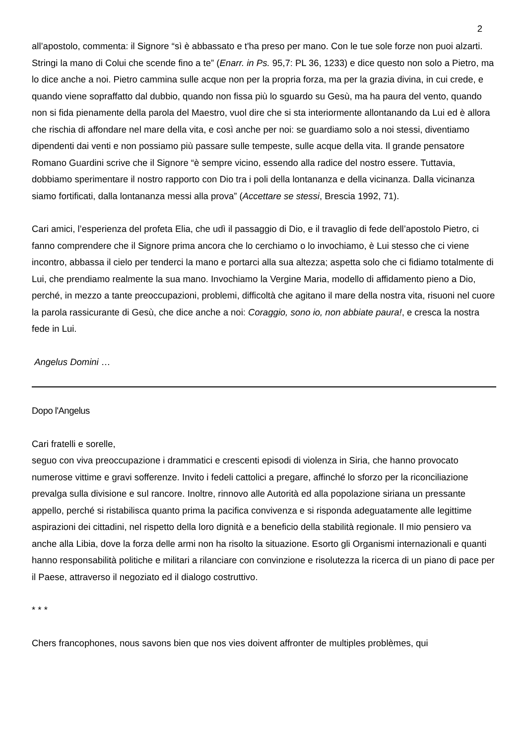2
all’apostolo, commenta: il Signore “sì è abbassato e t'ha preso per mano. Con le tue sole forze non puoi alzarti. Stringi la mano di Colui che scende fino a te” (Enarr. in Ps. 95,7: PL 36, 1233) e dice questo non solo a Pietro, ma lo dice anche a noi. Pietro cammina sulle acque non per la propria forza, ma per la grazia divina, in cui crede, e quando viene sopraffatto dal dubbio, quando non fissa più lo sguardo su Gesù, ma ha paura del vento, quando non si fida pienamente della parola del Maestro, vuol dire che si sta interiormente allontanando da Lui ed è allora che rischia di affondare nel mare della vita, e così anche per noi: se guardiamo solo a noi stessi, diventiamo dipendenti dai venti e non possiamo più passare sulle tempeste, sulle acque della vita. Il grande pensatore Romano Guardini scrive che il Signore “è sempre vicino, essendo alla radice del nostro essere. Tuttavia, dobbiamo sperimentare il nostro rapporto con Dio tra i poli della lontananza e della vicinanza. Dalla vicinanza siamo fortificati, dalla lontananza messi alla prova” (Accettare se stessi, Brescia 1992, 71).
Cari amici, l’esperienza del profeta Elia, che udì il passaggio di Dio, e il travaglio di fede dell’apostolo Pietro, ci fanno comprendere che il Signore prima ancora che lo cerchiamo o lo invochiamo, è Lui stesso che ci viene incontro, abbassa il cielo per tenderci la mano e portarci alla sua altezza; aspetta solo che ci fidiamo totalmente di Lui, che prendiamo realmente la sua mano. Invochiamo la Vergine Maria, modello di affidamento pieno a Dio, perché, in mezzo a tante preoccupazioni, problemi, difficoltà che agitano il mare della nostra vita, risuoni nel cuore la parola rassicurante di Gesù, che dice anche a noi: Coraggio, sono io, non abbiate paura!, e cresca la nostra fede in Lui.
Angelus Domini …
Dopo l'Angelus
Cari fratelli e sorelle,
seguo con viva preoccupazione i drammatici e crescenti episodi di violenza in Siria, che hanno provocato numerose vittime e gravi sofferenze. Invito i fedeli cattolici a pregare, affinché lo sforzo per la riconciliazione prevalga sulla divisione e sul rancore. Inoltre, rinnovo alle Autorità ed alla popolazione siriana un pressante appello, perché si ristabilisca quanto prima la pacifica convivenza e si risponda adeguatamente alle legittime aspirazioni dei cittadini, nel rispetto della loro dignità e a beneficio della stabilità regionale. Il mio pensiero va anche alla Libia, dove la forza delle armi non ha risolto la situazione. Esorto gli Organismi internazionali e quanti hanno responsabilità politiche e militari a rilanciare con convinzione e risolutezza la ricerca di un piano di pace per il Paese, attraverso il negoziato ed il dialogo costruttivo.
* * *
Chers francophones, nous savons bien que nos vies doivent affronter de multiples problèmes, qui